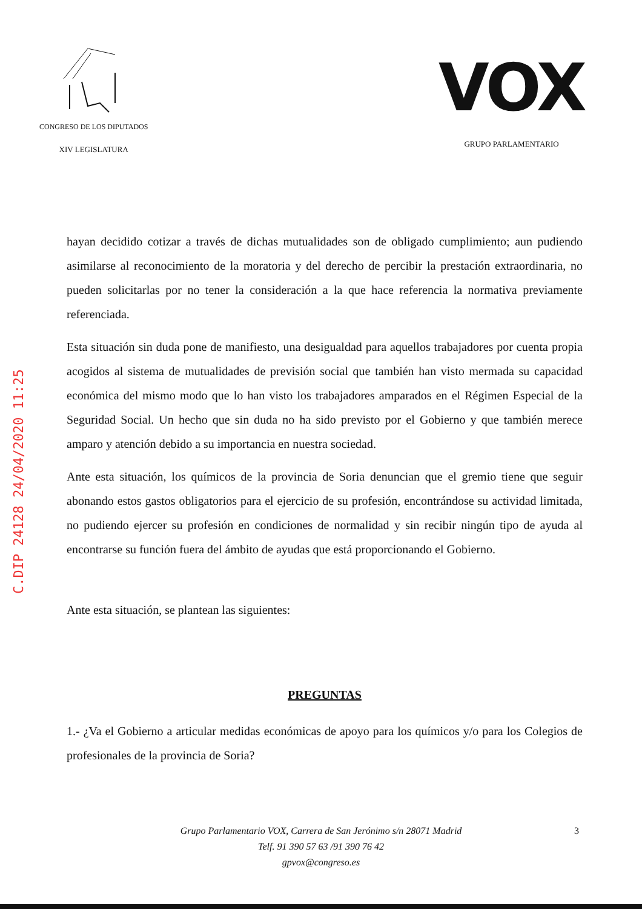C.DIP 24128 24/04/2020 11:25
CONGRESO DE LOS DIPUTADOS
XIV LEGISLATURA
VOX
GRUPO PARLAMENTARIO
hayan decidido cotizar a través de dichas mutualidades son de obligado cumplimiento; aun pudiendo asimilarse al reconocimiento de la moratoria y del derecho de percibir la prestación extraordinaria, no pueden solicitarlas por no tener la consideración a la que hace referencia la normativa previamente referenciada.
Esta situación sin duda pone de manifiesto, una desigualdad para aquellos trabajadores por cuenta propia acogidos al sistema de mutualidades de previsión social que también han visto mermada su capacidad económica del mismo modo que lo han visto los trabajadores amparados en el Régimen Especial de la Seguridad Social. Un hecho que sin duda no ha sido previsto por el Gobierno y que también merece amparo y atención debido a su importancia en nuestra sociedad.
Ante esta situación, los químicos de la provincia de Soria denuncian que el gremio tiene que seguir abonando estos gastos obligatorios para el ejercicio de su profesión, encontrándose su actividad limitada, no pudiendo ejercer su profesión en condiciones de normalidad y sin recibir ningún tipo de ayuda al encontrarse su función fuera del ámbito de ayudas que está proporcionando el Gobierno.
Ante esta situación, se plantean las siguientes:
PREGUNTAS
1.- ¿Va el Gobierno a articular medidas económicas de apoyo para los químicos y/o para los Colegios de profesionales de la provincia de Soria?
Grupo Parlamentario VOX, Carrera de San Jerónimo s/n 28071 Madrid
Telf. 91 390 57 63 /91 390 76 42
gpvox@congreso.es
3